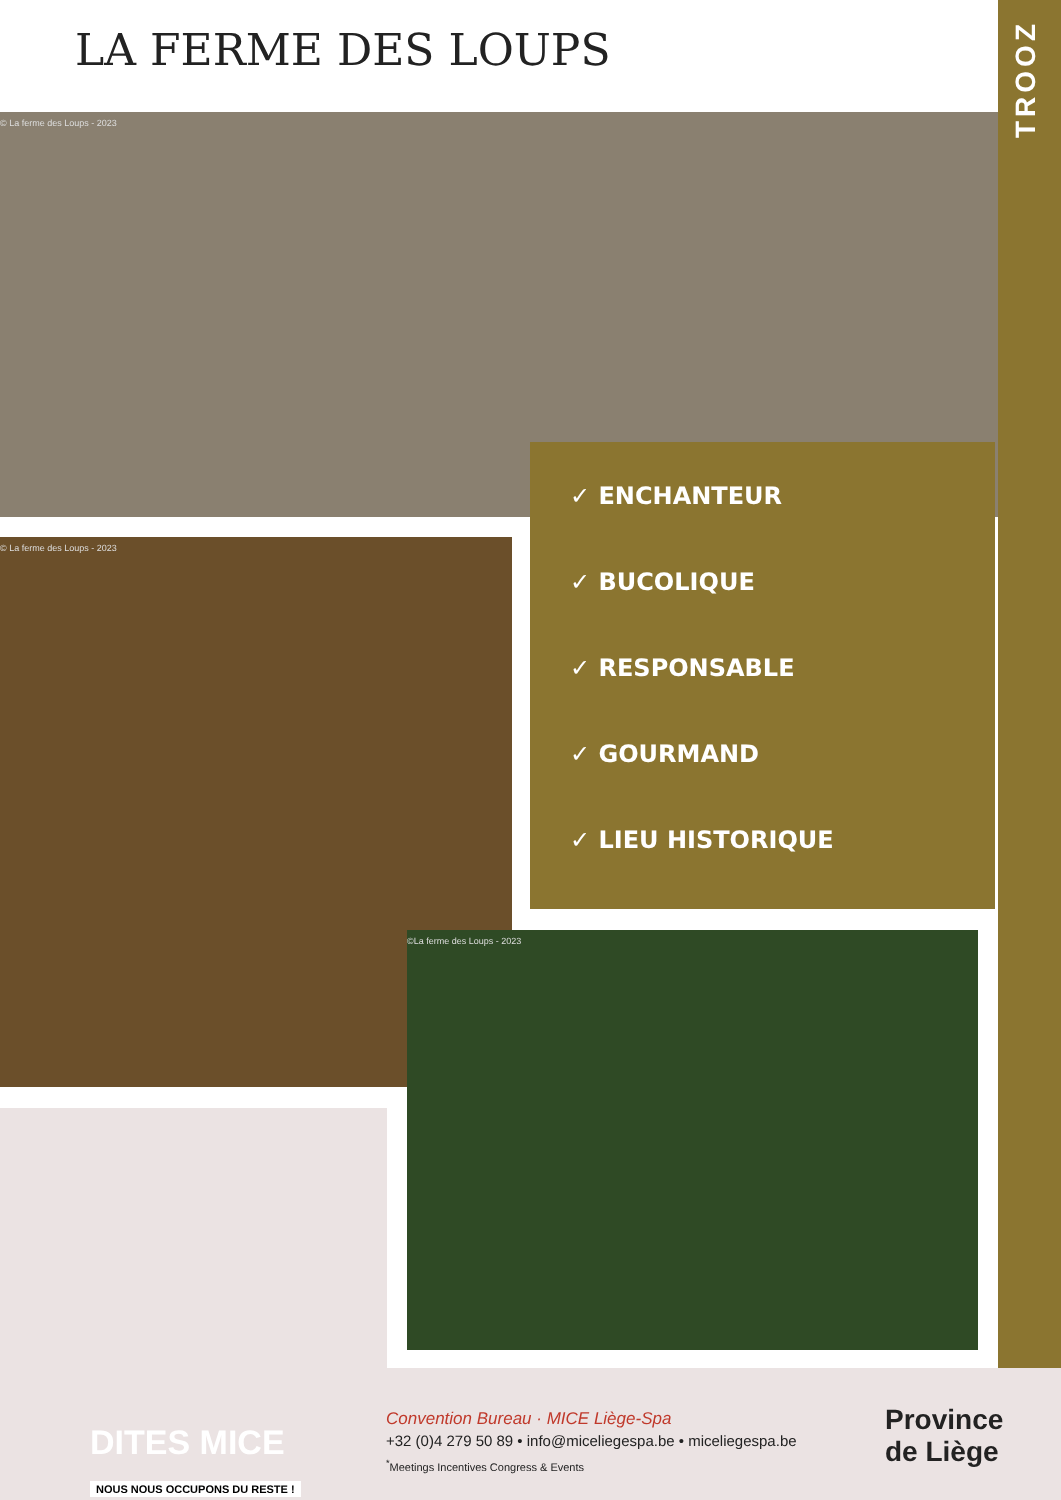TROOZ
LA FERME DES LOUPS
© La ferme des Loups - 2023
© La ferme des Loups - 2023
✓ ENCHANTEUR
✓ BUCOLIQUE
✓ RESPONSABLE
✓ GOURMAND
✓ LIEU HISTORIQUE
©La ferme des Loups - 2023
DITES MICE
NOUS NOUS OCCUPONS DU RESTE !
Convention Bureau · MICE Liège-Spa
+32 (0)4 279 50 89 • info@miceliegespa.be • miceliegespa.be
<sup>*</sup> Meetings Incentives Congress & Events
Province
de Liège